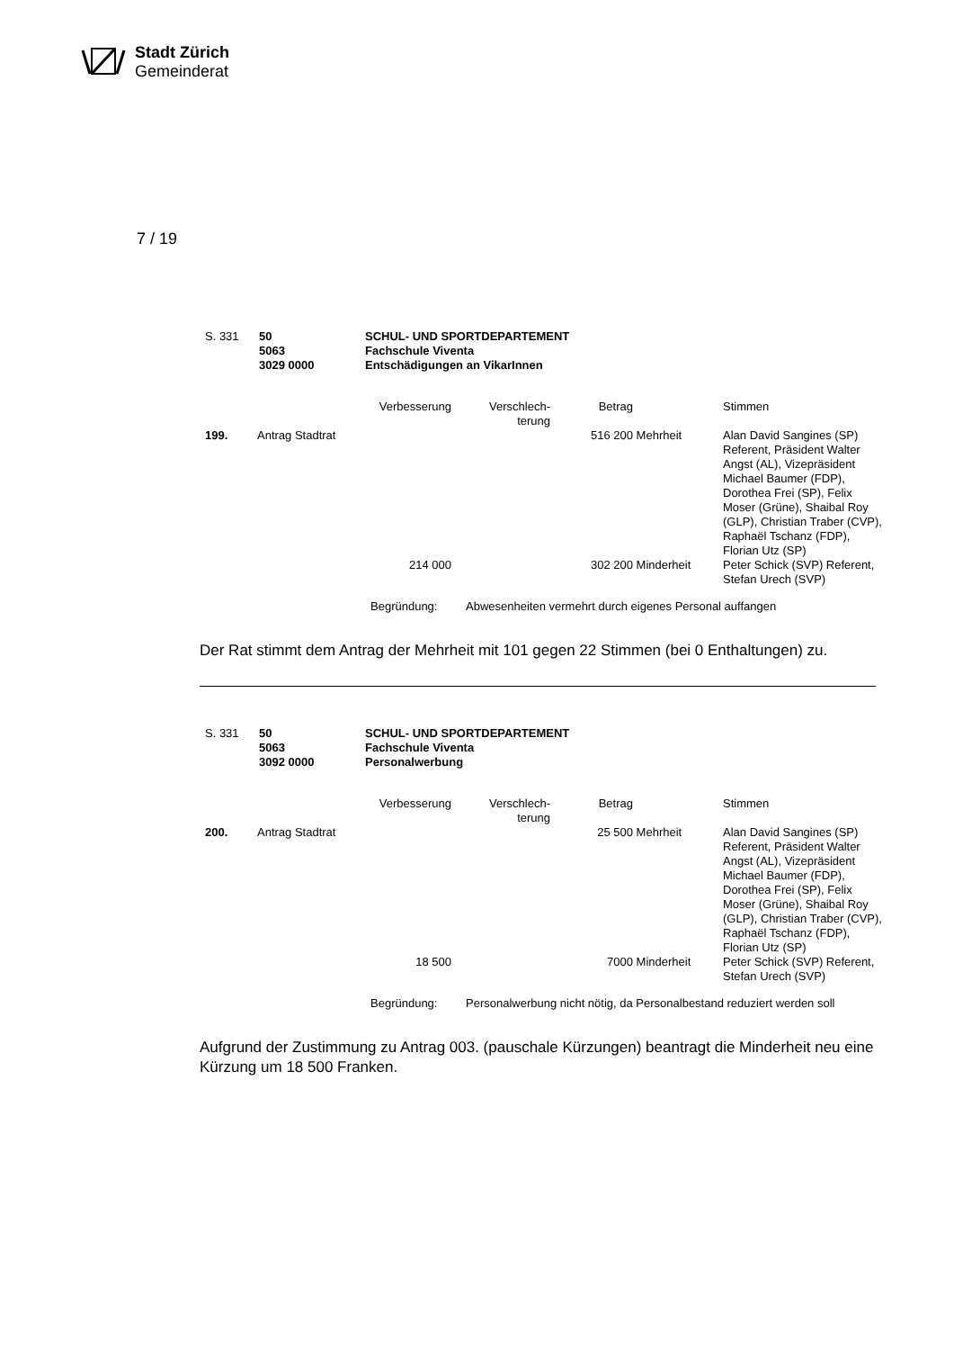Stadt Zürich
Gemeinderat
7 / 19
| S. 331 | 50 5063 3029 0000 | SCHUL- UND SPORTDEPARTEMENT Fachschule Viventa Entschädigungen an VikarInnen |
| | | Verbesserung | Verschlech- terung | Betrag | | Stimmen |
| 199. | Antrag Stadtrat | | | 516 200 | Mehrheit | Alan David Sangines (SP) Referent, Präsident Walter Angst (AL), Vizepräsident Michael Baumer (FDP), Dorothea Frei (SP), Felix Moser (Grüne), Shaibal Roy (GLP), Christian Traber (CVP), Raphaël Tschanz (FDP), Florian Utz (SP) |
| | | 214 000 | | 302 200 | Minderheit | Peter Schick (SVP) Referent, Stefan Urech (SVP) |
| Begründung: | Abwesenheiten vermehrt durch eigenes Personal auffangen |
Der Rat stimmt dem Antrag der Mehrheit mit 101 gegen 22 Stimmen (bei 0 Enthaltungen) zu.
| S. 331 | 50 5063 3092 0000 | SCHUL- UND SPORTDEPARTEMENT Fachschule Viventa Personalwerbung |
| | | Verbesserung | Verschlech- terung | Betrag | | Stimmen |
| 200. | Antrag Stadtrat | | | 25 500 | Mehrheit | Alan David Sangines (SP) Referent, Präsident Walter Angst (AL), Vizepräsident Michael Baumer (FDP), Dorothea Frei (SP), Felix Moser (Grüne), Shaibal Roy (GLP), Christian Traber (CVP), Raphaël Tschanz (FDP), Florian Utz (SP) |
| | | 18 500 | | 7000 | Minderheit | Peter Schick (SVP) Referent, Stefan Urech (SVP) |
| Begründung: | Personalwerbung nicht nötig, da Personalbestand reduziert werden soll |
Aufgrund der Zustimmung zu Antrag 003. (pauschale Kürzungen) beantragt die Minderheit neu eine Kürzung um 18 500 Franken.